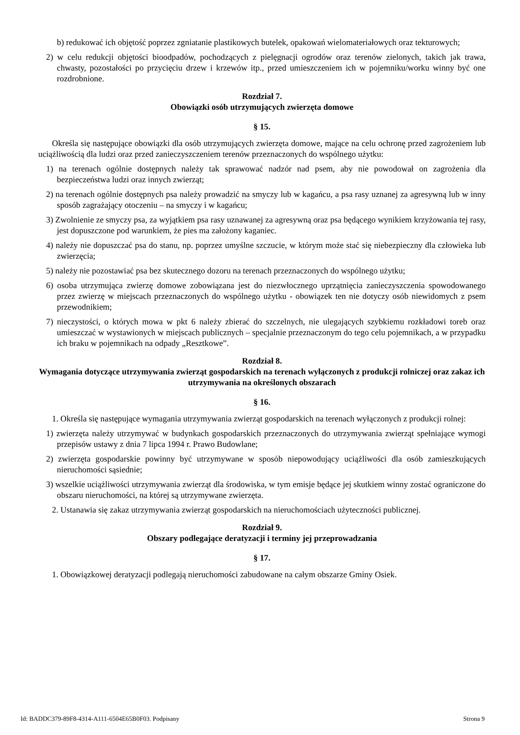b) redukować ich objętość poprzez zgniatanie plastikowych butelek, opakowań wielomateriałowych oraz tekturowych;
2) w celu redukcji objętości bioodpadów, pochodzących z pielęgnacji ogrodów oraz terenów zielonych, takich jak trawa, chwasty, pozostałości po przycięciu drzew i krzewów itp., przed umieszczeniem ich w pojemniku/worku winny być one rozdrobnione.
Rozdział 7.
Obowiązki osób utrzymujących zwierzęta domowe
§ 15.
Określa się następujące obowiązki dla osób utrzymujących zwierzęta domowe, mające na celu ochronę przed zagrożeniem lub uciążliwością dla ludzi oraz przed zanieczyszczeniem terenów przeznaczonych do wspólnego użytku:
1) na terenach ogólnie dostępnych należy tak sprawować nadzór nad psem, aby nie powodował on zagrożenia dla bezpieczeństwa ludzi oraz innych zwierząt;
2) na terenach ogólnie dostępnych psa należy prowadzić na smyczy lub w kagańcu, a psa rasy uznanej za agresywną lub w inny sposób zagrażający otoczeniu – na smyczy i w kagańcu;
3) Zwolnienie ze smyczy psa, za wyjątkiem psa rasy uznawanej za agresywną oraz psa będącego wynikiem krzyżowania tej rasy, jest dopuszczone pod warunkiem, że pies ma założony kaganiec.
4) należy nie dopuszczać psa do stanu, np. poprzez umyślne szczucie, w którym może stać się niebezpieczny dla człowieka lub zwierzęcia;
5) należy nie pozostawiać psa bez skutecznego dozoru na terenach przeznaczonych do wspólnego użytku;
6) osoba utrzymująca zwierzę domowe zobowiązana jest do niezwłocznego uprzątnięcia zanieczyszczenia spowodowanego przez zwierzę w miejscach przeznaczonych do wspólnego użytku - obowiązek ten nie dotyczy osób niewidomych z psem przewodnikiem;
7) nieczystości, o których mowa w pkt 6 należy zbierać do szczelnych, nie ulegających szybkiemu rozkładowi toreb oraz umieszczać w wystawionych w miejscach publicznych – specjalnie przeznaczonym do tego celu pojemnikach, a w przypadku ich braku w pojemnikach na odpady „Resztkowe”.
Rozdział 8.
Wymagania dotyczące utrzymywania zwierząt gospodarskich na terenach wyłączonych z produkcji rolniczej oraz zakaz ich utrzymywania na określonych obszarach
§ 16.
1. Określa się następujące wymagania utrzymywania zwierząt gospodarskich na terenach wyłączonych z produkcji rolnej:
1) zwierzęta należy utrzymywać w budynkach gospodarskich przeznaczonych do utrzymywania zwierząt spełniające wymogi przepisów ustawy z dnia 7 lipca 1994 r. Prawo Budowlane;
2) zwierzęta gospodarskie powinny być utrzymywane w sposób niepowodujący uciążliwości dla osób zamieszkujących nieruchomości sąsiednie;
3) wszelkie uciążliwości utrzymywania zwierząt dla środowiska, w tym emisje będące jej skutkiem winny zostać ograniczone do obszaru nieruchomości, na której są utrzymywane zwierzęta.
2. Ustanawia się zakaz utrzymywania zwierząt gospodarskich na nieruchomościach użyteczności publicznej.
Rozdział 9.
Obszary podlegające deratyzacji i terminy jej przeprowadzania
§ 17.
1. Obowiązkowej deratyzacji podlegają nieruchomości zabudowane na całym obszarze Gminy Osiek.
Id: BADDC379-89F8-4314-A111-6504E65B0F03. Podpisany Strona 9